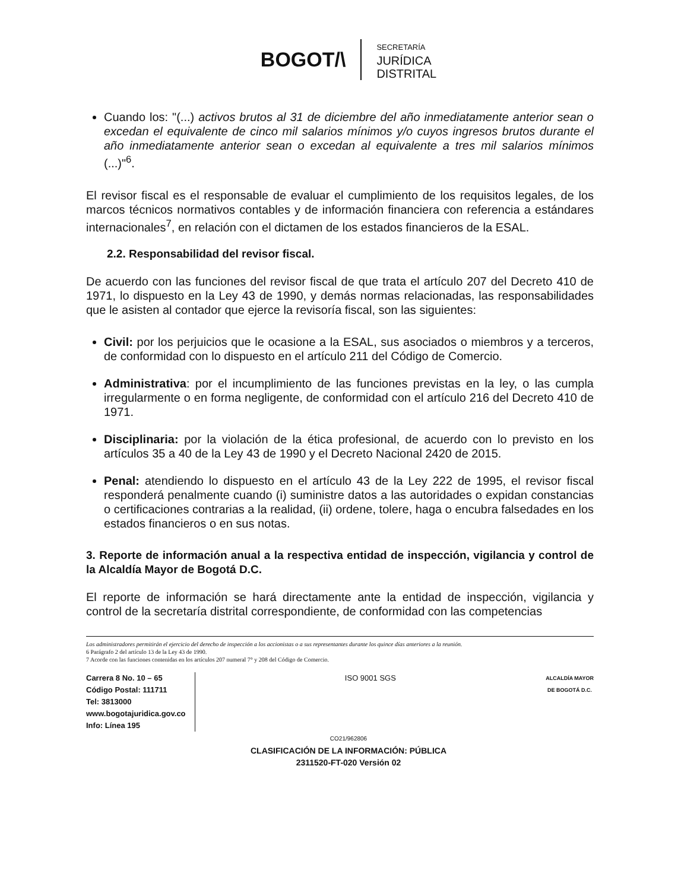BOGOT/\
SECRETARÍA
JURÍDICA
DISTRITAL
Cuando los: "(...) activos brutos al 31 de diciembre del año inmediatamente anterior sean o excedan el equivalente de cinco mil salarios mínimos y/o cuyos ingresos brutos durante el año inmediatamente anterior sean o excedan al equivalente a tres mil salarios mínimos (...)"<sup>6</sup>.
El revisor fiscal es el responsable de evaluar el cumplimiento de los requisitos legales, de los marcos técnicos normativos contables y de información financiera con referencia a estándares internacionales<sup>7</sup>, en relación con el dictamen de los estados financieros de la ESAL.
2.2. Responsabilidad del revisor fiscal.
De acuerdo con las funciones del revisor fiscal de que trata el artículo 207 del Decreto 410 de 1971, lo dispuesto en la Ley 43 de 1990, y demás normas relacionadas, las responsabilidades que le asisten al contador que ejerce la revisoría fiscal, son las siguientes:
Civil: por los perjuicios que le ocasione a la ESAL, sus asociados o miembros y a terceros, de conformidad con lo dispuesto en el artículo 211 del Código de Comercio.
Administrativa: por el incumplimiento de las funciones previstas en la ley, o las cumpla irregularmente o en forma negligente, de conformidad con el artículo 216 del Decreto 410 de 1971.
Disciplinaria: por la violación de la ética profesional, de acuerdo con lo previsto en los artículos 35 a 40 de la Ley 43 de 1990 y el Decreto Nacional 2420 de 2015.
Penal: atendiendo lo dispuesto en el artículo 43 de la Ley 222 de 1995, el revisor fiscal responderá penalmente cuando (i) suministre datos a las autoridades o expidan constancias o certificaciones contrarias a la realidad, (ii) ordene, tolere, haga o encubra falsedades en los estados financieros o en sus notas.
3. Reporte de información anual a la respectiva entidad de inspección, vigilancia y control de la Alcaldía Mayor de Bogotá D.C.
El reporte de información se hará directamente ante la entidad de inspección, vigilancia y control de la secretaría distrital correspondiente, de conformidad con las competencias
Los administradores permitirán el ejercicio del derecho de inspección a los accionistas o a sus representantes durante los quince días anteriores a la reunión.
6 Parágrafo 2 del artículo 13 de la Ley 43 de 1990.
7 Acorde con las funciones contenidas en los artículos 207 numeral 7° y 208 del Código de Comercio.
Carrera 8 No. 10 – 65
Código Postal: 111711
Tel: 3813000
www.bogotajuridica.gov.co
Info: Línea 195
ISO 9001 SGS
ALCALDÍA MAYOR
DE BOGOTÁ D.C.
CO21/962806
CLASIFICACIÓN DE LA INFORMACIÓN: PÚBLICA
2311520-FT-020 Versión 02